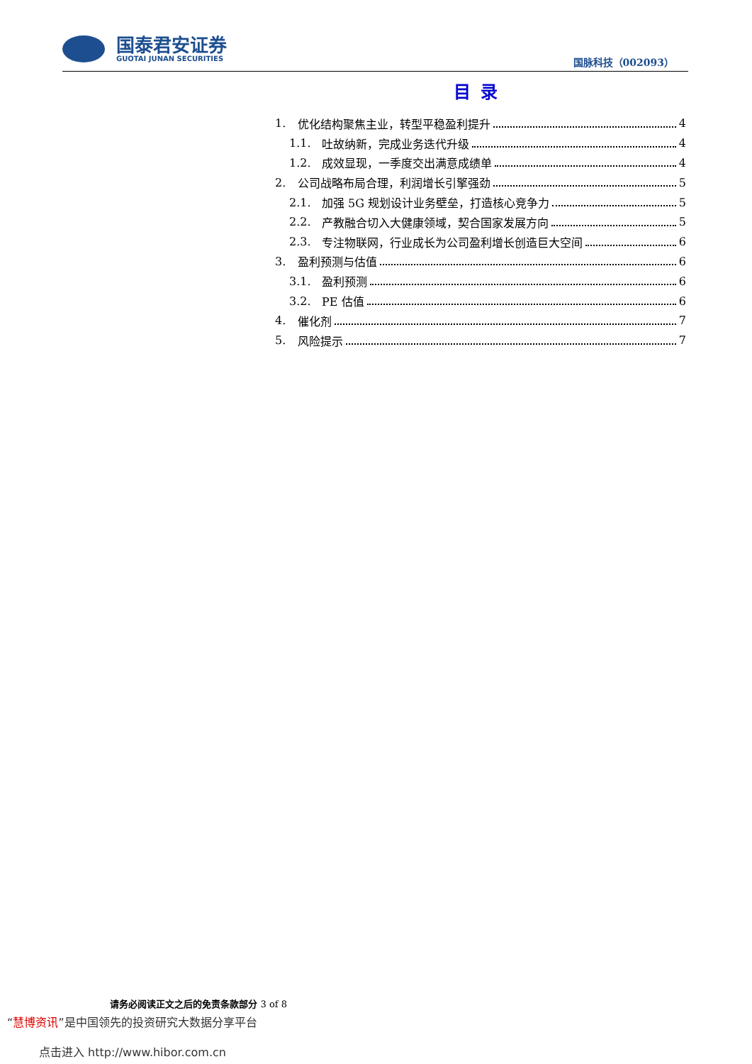国泰君安证券
GUOTAI JUNAN SECURITIES
国脉科技（002093）
目录
1. 优化结构聚焦主业，转型平稳盈利提升 4
1.1. 吐故纳新，完成业务迭代升级 4
1.2. 成效显现，一季度交出满意成绩单 4
2. 公司战略布局合理，利润增长引擎强劲 5
2.1. 加强 5G 规划设计业务壁垒，打造核心竞争力 5
2.2. 产教融合切入大健康领域，契合国家发展方向 5
2.3. 专注物联网，行业成长为公司盈利增长创造巨大空间 6
3. 盈利预测与估值 6
3.1. 盈利预测 6
3.2. PE 估值 6
4. 催化剂 7
5. 风险提示 7
“慧博资讯”是中国领先的投资研究大数据分享平台
请务必阅读正文之后的免责条款部分 3 of 8
点击进入 http://www.hibor.com.cn